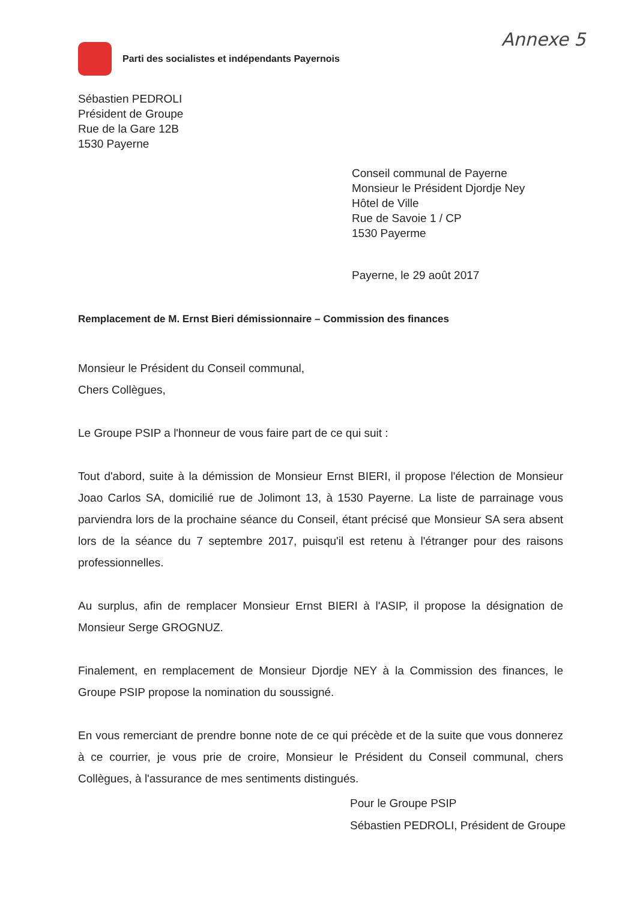Annexe 5
Parti des socialistes et indépendants Payernois
Sébastien PEDROLI
Président de Groupe
Rue de la Gare 12B
1530 Payerne
Conseil communal de Payerne
Monsieur le Président Djordje Ney
Hôtel de Ville
Rue de Savoie 1 / CP
1530 Payerme
Payerne, le 29 août 2017
Remplacement de M. Ernst Bieri démissionnaire – Commission des finances
Monsieur le Président du Conseil communal,
Chers Collègues,
Le Groupe PSIP a l'honneur de vous faire part de ce qui suit :
Tout d'abord, suite à la démission de Monsieur Ernst BIERI, il propose l'élection de Monsieur Joao Carlos SA, domicilié rue de Jolimont 13, à 1530 Payerne. La liste de parrainage vous parviendra lors de la prochaine séance du Conseil, étant précisé que Monsieur SA sera absent lors de la séance du 7 septembre 2017, puisqu'il est retenu à l'étranger pour des raisons professionnelles.
Au surplus, afin de remplacer Monsieur Ernst BIERI à l'ASIP, il propose la désignation de Monsieur Serge GROGNUZ.
Finalement, en remplacement de Monsieur Djordje NEY à la Commission des finances, le Groupe PSIP propose la nomination du soussigné.
En vous remerciant de prendre bonne note de ce qui précède et de la suite que vous donnerez à ce courrier, je vous prie de croire, Monsieur le Président du Conseil communal, chers Collègues, à l'assurance de mes sentiments distingués.
Pour le Groupe PSIP
Sébastien PEDROLI, Président de Groupe